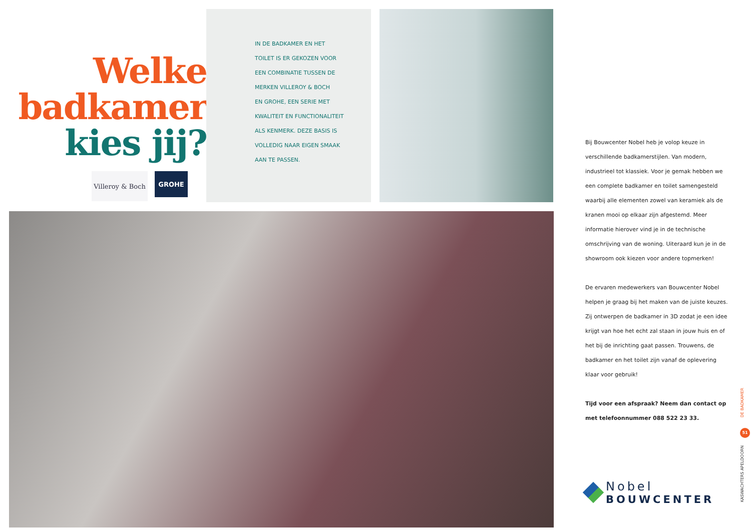Welke badkamer kies jij?
Villeroy & Boch
GROHE
IN DE BADKAMER EN HET
TOILET IS ER GEKOZEN VOOR
EEN COMBINATIE TUSSEN DE
MERKEN VILLEROY & BOCH
EN GROHE, EEN SERIE MET
KWALITEIT EN FUNCTIONALITEIT
ALS KENMERK. DEZE BASIS IS
VOLLEDIG NAAR EIGEN SMAAK
AAN TE PASSEN.
Bij Bouwcenter Nobel heb je volop keuze in verschillende badkamerstijlen. Van modern, industrieel tot klassiek. Voor je gemak hebben we een complete badkamer en toilet samengesteld waarbij alle elementen zowel van keramiek als de kranen mooi op elkaar zijn afgestemd. Meer informatie hierover vind je in de technische omschrijving van de woning. Uiteraard kun je in de showroom ook kiezen voor andere topmerken!
De ervaren medewerkers van Bouwcenter Nobel helpen je graag bij het maken van de juiste keuzes. Zij ontwerpen de badkamer in 3D zodat je een idee krijgt van hoe het echt zal staan in jouw huis en of het bij de inrichting gaat passen. Trouwens, de badkamer en het toilet zijn vanaf de oplevering klaar voor gebruik!
Tijd voor een afspraak? Neem dan contact op met telefoonnummer 088 522 23 33.
Nobel
BOUWCENTER
DE BADKAMER
51
KASWACHTERS APELDOORN